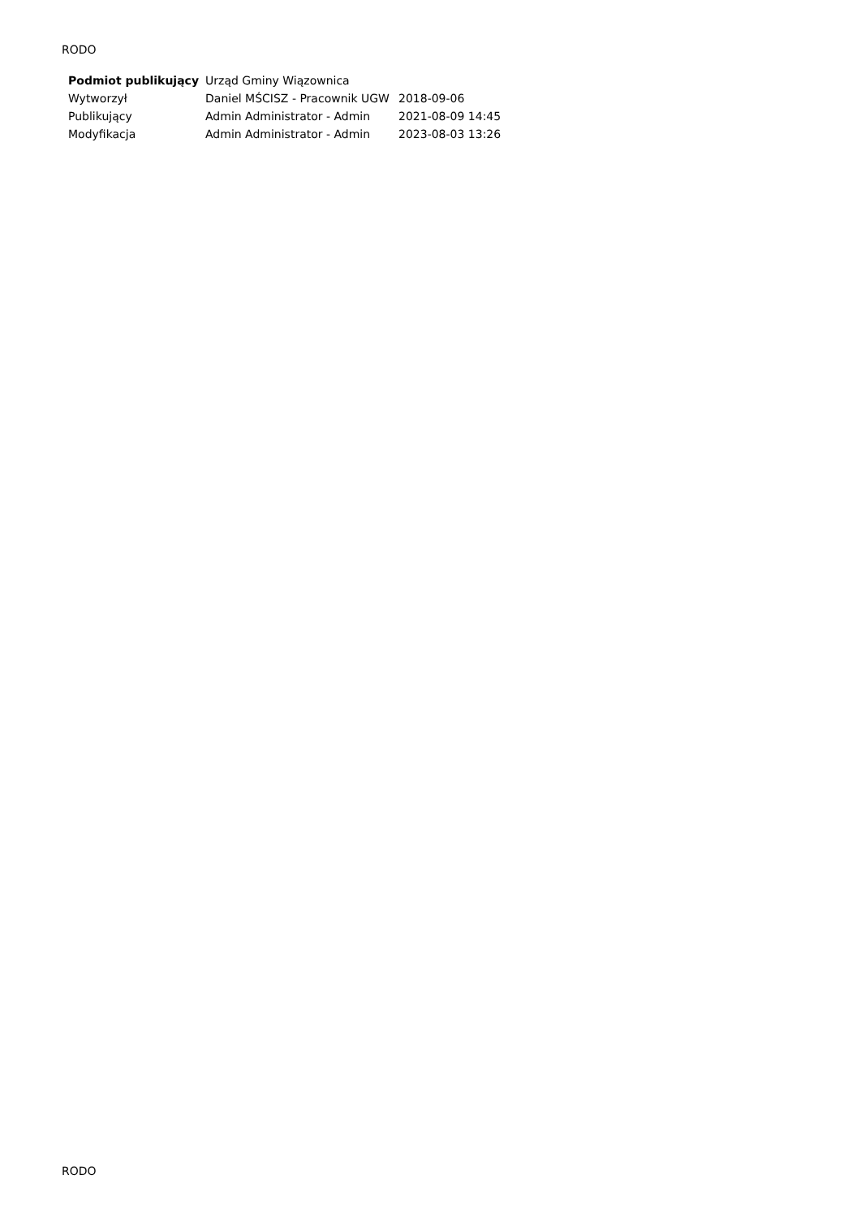RODO
| Podmiot publikujący | Urząd Gminy Wiązownica | |
| Wytworzył | Daniel MŚCISZ - Pracownik UGW | 2018-09-06 |
| Publikujący | Admin Administrator - Admin | 2021-08-09 14:45 |
| Modyfikacja | Admin Administrator - Admin | 2023-08-03 13:26 |
RODO